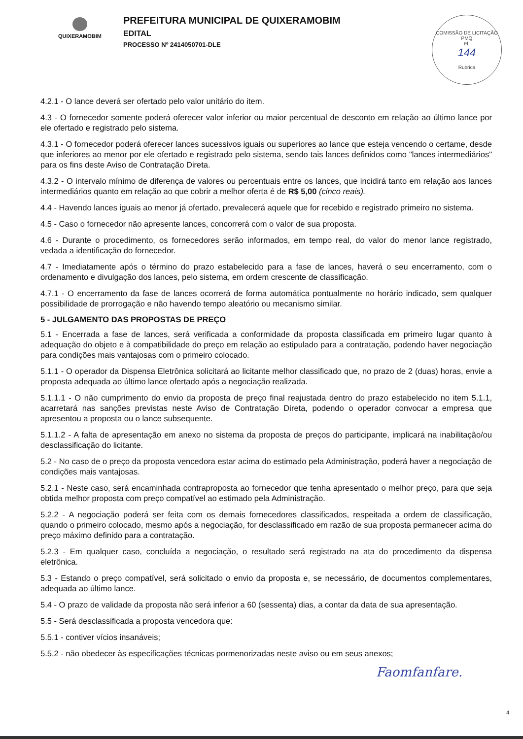QUIXERAMOBIM
PREFEITURA MUNICIPAL DE QUIXERAMOBIM
EDITAL
PROCESSO Nº 2414050701-DLE
COMISSÃO DE LICITAÇÃO
PMQ
Fl.
144
Rubrica
4.2.1 - O lance deverá ser ofertado pelo valor unitário do item.
4.3 - O fornecedor somente poderá oferecer valor inferior ou maior percentual de desconto em relação ao último lance por ele ofertado e registrado pelo sistema.
4.3.1 - O fornecedor poderá oferecer lances sucessivos iguais ou superiores ao lance que esteja vencendo o certame, desde que inferiores ao menor por ele ofertado e registrado pelo sistema, sendo tais lances definidos como "lances intermediários" para os fins deste Aviso de Contratação Direta.
4.3.2 - O intervalo mínimo de diferença de valores ou percentuais entre os lances, que incidirá tanto em relação aos lances intermediários quanto em relação ao que cobrir a melhor oferta é de R$ 5,00 (cinco reais).
4.4 - Havendo lances iguais ao menor já ofertado, prevalecerá aquele que for recebido e registrado primeiro no sistema.
4.5 - Caso o fornecedor não apresente lances, concorrerá com o valor de sua proposta.
4.6 - Durante o procedimento, os fornecedores serão informados, em tempo real, do valor do menor lance registrado, vedada a identificação do fornecedor.
4.7 - Imediatamente após o término do prazo estabelecido para a fase de lances, haverá o seu encerramento, com o ordenamento e divulgação dos lances, pelo sistema, em ordem crescente de classificação.
4.7.1 - O encerramento da fase de lances ocorrerá de forma automática pontualmente no horário indicado, sem qualquer possibilidade de prorrogação e não havendo tempo aleatório ou mecanismo similar.
5 - JULGAMENTO DAS PROPOSTAS DE PREÇO
5.1 - Encerrada a fase de lances, será verificada a conformidade da proposta classificada em primeiro lugar quanto à adequação do objeto e à compatibilidade do preço em relação ao estipulado para a contratação, podendo haver negociação para condições mais vantajosas com o primeiro colocado.
5.1.1 - O operador da Dispensa Eletrônica solicitará ao licitante melhor classificado que, no prazo de 2 (duas) horas, envie a proposta adequada ao último lance ofertado após a negociação realizada.
5.1.1.1 - O não cumprimento do envio da proposta de preço final reajustada dentro do prazo estabelecido no item 5.1.1, acarretará nas sanções previstas neste Aviso de Contratação Direta, podendo o operador convocar a empresa que apresentou a proposta ou o lance subsequente.
5.1.1.2 - A falta de apresentação em anexo no sistema da proposta de preços do participante, implicará na inabilitação/ou desclassificação do licitante.
5.2 - No caso de o preço da proposta vencedora estar acima do estimado pela Administração, poderá haver a negociação de condições mais vantajosas.
5.2.1 - Neste caso, será encaminhada contraproposta ao fornecedor que tenha apresentado o melhor preço, para que seja obtida melhor proposta com preço compatível ao estimado pela Administração.
5.2.2 - A negociação poderá ser feita com os demais fornecedores classificados, respeitada a ordem de classificação, quando o primeiro colocado, mesmo após a negociação, for desclassificado em razão de sua proposta permanecer acima do preço máximo definido para a contratação.
5.2.3 - Em qualquer caso, concluída a negociação, o resultado será registrado na ata do procedimento da dispensa eletrônica.
5.3 - Estando o preço compatível, será solicitado o envio da proposta e, se necessário, de documentos complementares, adequada ao último lance.
5.4 - O prazo de validade da proposta não será inferior a 60 (sessenta) dias, a contar da data de sua apresentação.
5.5 - Será desclassificada a proposta vencedora que:
5.5.1 - contiver vícios insanáveis;
5.5.2 - não obedecer às especificações técnicas pormenorizadas neste aviso ou em seus anexos;
Faomfanfare.
4